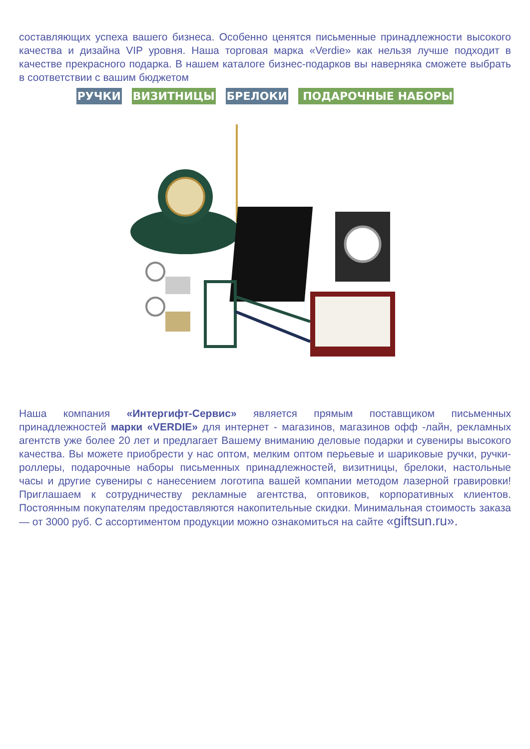составляющих успеха вашего бизнеса. Особенно ценятся письменные принадлежности высокого качества и дизайна VIP уровня. Наша торговая марка «Verdie» как нельзя лучше подходит в качестве прекрасного подарка. В нашем каталоге бизнес-подарков вы наверняка сможете выбрать в соответствии с вашим бюджетом
РУЧКИ ВИЗИТНИЦЫ БРЕЛОКИ ПОДАРОЧНЫЕ НАБОРЫ
Наша компания «Интергифт-Сервис» является прямым поставщиком письменных принадлежностей марки «VERDIE» для интернет - магазинов, магазинов офф -лайн, рекламных агентств уже более 20 лет и предлагает Вашему вниманию деловые подарки и сувениры высокого качества. Вы можете приобрести у нас оптом, мелким оптом перьевые и шариковые ручки, ручки-роллеры, подарочные наборы письменных принадлежностей, визитницы, брелоки, настольные часы и другие сувениры с нанесением логотипа вашей компании методом лазерной гравировки! Приглашаем к сотрудничеству рекламные агентства, оптовиков, корпоративных клиентов. Постоянным покупателям предоставляются накопительные скидки. Минимальная стоимость заказа — от 3000 руб. С ассортиментом продукции можно ознакомиться на сайте «giftsun.ru».